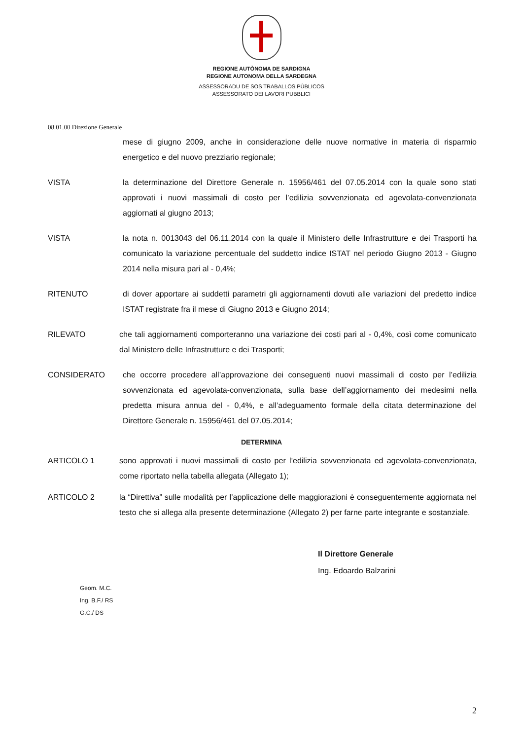REGIONE AUTÒNOMA DE SARDIGNA
REGIONE AUTONOMA DELLA SARDEGNA
ASSESSORADU DE SOS TRABALLOS PÙBLICOS
ASSESSORATO DEI LAVORI PUBBLICI
08.01.00 Direzione Generale
mese di giugno 2009, anche in considerazione delle nuove normative in materia di risparmio energetico e del nuovo prezziario regionale;
VISTA la determinazione del Direttore Generale n. 15956/461 del 07.05.2014 con la quale sono stati approvati i nuovi massimali di costo per l’edilizia sovvenzionata ed agevolata-convenzionata aggiornati al giugno 2013;
VISTA la nota n. 0013043 del 06.11.2014 con la quale il Ministero delle Infrastrutture e dei Trasporti ha comunicato la variazione percentuale del suddetto indice ISTAT nel periodo Giugno 2013 - Giugno 2014 nella misura pari al - 0,4%;
RITENUTO di dover apportare ai suddetti parametri gli aggiornamenti dovuti alle variazioni del predetto indice ISTAT registrate fra il mese di Giugno 2013 e Giugno 2014;
RILEVATO che tali aggiornamenti comporteranno una variazione dei costi pari al - 0,4%, così come comunicato dal Ministero delle Infrastrutture e dei Trasporti;
CONSIDERATO che occorre procedere all’approvazione dei conseguenti nuovi massimali di costo per l’edilizia sovvenzionata ed agevolata-convenzionata, sulla base dell’aggiornamento dei medesimi nella predetta misura annua del - 0,4%, e all’adeguamento formale della citata determinazione del Direttore Generale n. 15956/461 del 07.05.2014;
DETERMINA
ARTICOLO 1 sono approvati i nuovi massimali di costo per l’edilizia sovvenzionata ed agevolata-convenzionata, come riportato nella tabella allegata (Allegato 1);
ARTICOLO 2 la “Direttiva” sulle modalità per l’applicazione delle maggiorazioni è conseguentemente aggiornata nel testo che si allega alla presente determinazione (Allegato 2) per farne parte integrante e sostanziale.
Il Direttore Generale
Ing. Edoardo Balzarini
Geom. M.C.
Ing. B.F./ RS
G.C./ DS
2